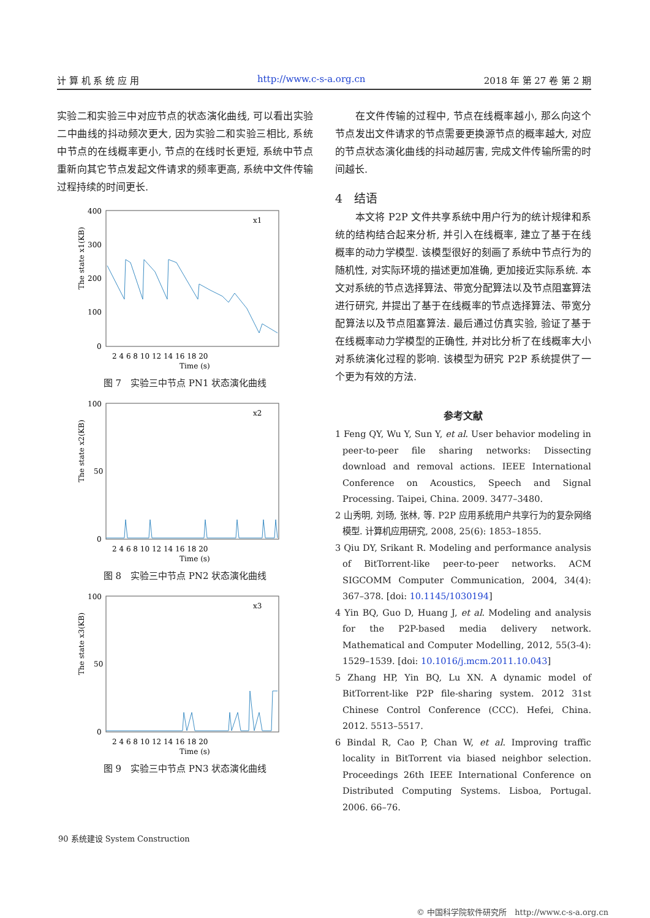计 算 机 系 统 应 用 http://www.c-s-a.org.cn 2018 年 第 27 卷 第 2 期
实验二和实验三中对应节点的状态演化曲线, 可以看出实验二中曲线的抖动频次更大, 因为实验二和实验三相比, 系统中节点的在线概率更小, 节点的在线时长更短, 系统中节点重新向其它节点发起文件请求的频率更高, 系统中文件传输过程持续的时间更长.
The state x1(KB)
400
300
200
100
0
2 4 6 8 10 12 14 16 18 20
Time (s)
x1
图 7　实验三中节点 PN1 状态演化曲线
The state x2(KB)
100
50
0
2 4 6 8 10 12 14 16 18 20
Time (s)
x2
图 8　实验三中节点 PN2 状态演化曲线
The state x3(KB)
100
50
0
2 4 6 8 10 12 14 16 18 20
Time (s)
x3
图 9　实验三中节点 PN3 状态演化曲线
　　在文件传输的过程中, 节点在线概率越小, 那么向这个节点发出文件请求的节点需要更换源节点的概率越大, 对应的节点状态演化曲线的抖动越厉害, 完成文件传输所需的时间越长.
4　结语
　　本文将 P2P 文件共享系统中用户行为的统计规律和系统的结构结合起来分析, 并引入在线概率, 建立了基于在线概率的动力学模型. 该模型很好的刻画了系统中节点行为的随机性, 对实际环境的描述更加准确, 更加接近实际系统. 本文对系统的节点选择算法、带宽分配算法以及节点阻塞算法进行研究, 并提出了基于在线概率的节点选择算法、带宽分配算法以及节点阻塞算法. 最后通过仿真实验, 验证了基于在线概率动力学模型的正确性, 并对比分析了在线概率大小对系统演化过程的影响. 该模型为研究 P2P 系统提供了一个更为有效的方法.
参考文献
1 Feng QY, Wu Y, Sun Y, et al. User behavior modeling in peer-to-peer file sharing networks: Dissecting download and removal actions. IEEE International Conference on Acoustics, Speech and Signal Processing. Taipei, China. 2009. 3477–3480.
2 山秀明, 刘旸, 张林, 等. P2P 应用系统用户共享行为的复杂网络模型. 计算机应用研究, 2008, 25(6): 1853–1855.
3 Qiu DY, Srikant R. Modeling and performance analysis of BitTorrent-like peer-to-peer networks. ACM SIGCOMM Computer Communication, 2004, 34(4): 367–378. [doi: 10.1145/1030194]
4 Yin BQ, Guo D, Huang J, et al. Modeling and analysis for the P2P-based media delivery network. Mathematical and Computer Modelling, 2012, 55(3-4): 1529–1539. [doi: 10.1016/j.mcm.2011.10.043]
5 Zhang HP, Yin BQ, Lu XN. A dynamic model of BitTorrent-like P2P file-sharing system. 2012 31st Chinese Control Conference (CCC). Hefei, China. 2012. 5513–5517.
6 Bindal R, Cao P, Chan W, et al. Improving traffic locality in BitTorrent via biased neighbor selection. Proceedings 26th IEEE International Conference on Distributed Computing Systems. Lisboa, Portugal. 2006. 66–76.
90 系统建设 System Construction
© 中国科学院软件研究所　http://www.c-s-a.org.cn